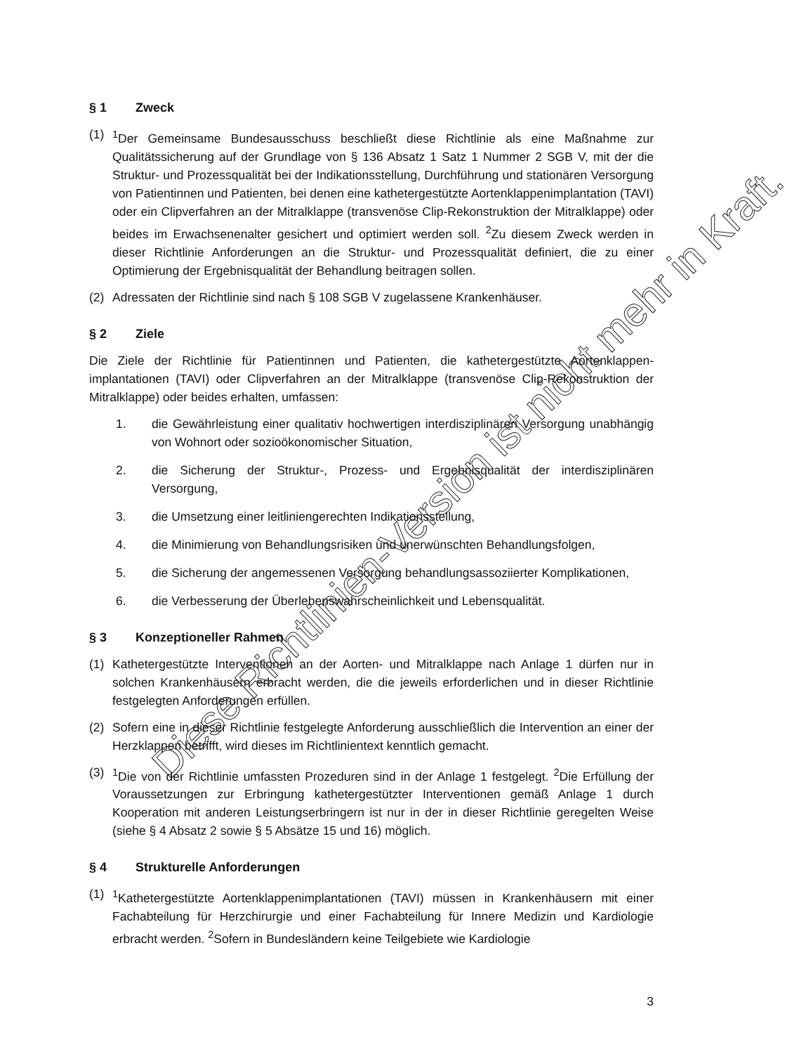§ 1 Zweck
(1) <sup>1</sup> Der Gemeinsame Bundesausschuss beschließt diese Richtlinie als eine Maßnahme zur Qualitätssicherung auf der Grundlage von § 136 Absatz 1 Satz 1 Nummer 2 SGB V, mit der die Struktur- und Prozessqualität bei der Indikationsstellung, Durchführung und stationären Versorgung von Patientinnen und Patienten, bei denen eine kathetergestützte Aortenklappenimplantation (TAVI) oder ein Clipverfahren an der Mitralklappe (transvenöse Clip-Rekonstruktion der Mitralklappe) oder beides im Erwachsenenalter gesichert und optimiert werden soll. <sup>2</sup>Zu diesem Zweck werden in dieser Richtlinie Anforderungen an die Struktur- und Prozessqualität definiert, die zu einer Optimierung der Ergebnisqualität der Behandlung beitragen sollen.
(2) Adressaten der Richtlinie sind nach § 108 SGB V zugelassene Krankenhäuser.
§ 2 Ziele
Die Ziele der Richtlinie für Patientinnen und Patienten, die kathetergestützte Aortenklappen-implantationen (TAVI) oder Clipverfahren an der Mitralklappe (transvenöse Clip-Rekonstruktion der Mitralklappe) oder beides erhalten, umfassen:
1. die Gewährleistung einer qualitativ hochwertigen interdisziplinären Versorgung unabhängig von Wohnort oder sozioökonomischer Situation,
2. die Sicherung der Struktur-, Prozess- und Ergebnisqualität der interdisziplinären Versorgung,
3. die Umsetzung einer leitliniengerechten Indikationsstellung,
4. die Minimierung von Behandlungsrisiken und unerwünschten Behandlungsfolgen,
5. die Sicherung der angemessenen Versorgung behandlungsassoziierter Komplikationen,
6. die Verbesserung der Überlebenswahrscheinlichkeit und Lebensqualität.
§ 3 Konzeptioneller Rahmen
(1) Kathetergestützte Interventionen an der Aorten- und Mitralklappe nach Anlage 1 dürfen nur in solchen Krankenhäusern erbracht werden, die die jeweils erforderlichen und in dieser Richtlinie festgelegten Anforderungen erfüllen.
(2) Sofern eine in dieser Richtlinie festgelegte Anforderung ausschließlich die Intervention an einer der Herzklappen betrifft, wird dieses im Richtlinientext kenntlich gemacht.
(3) <sup>1</sup> Die von der Richtlinie umfassten Prozeduren sind in der Anlage 1 festgelegt. <sup>2</sup>Die Erfüllung der Voraussetzungen zur Erbringung kathetergestützter Interventionen gemäß Anlage 1 durch Kooperation mit anderen Leistungserbringern ist nur in der in dieser Richtlinie geregelten Weise (siehe § 4 Absatz 2 sowie § 5 Absätze 15 und 16) möglich.
§ 4 Strukturelle Anforderungen
(1) <sup>1</sup> Kathetergestützte Aortenklappenimplantationen (TAVI) müssen in Krankenhäusern mit einer Fachabteilung für Herzchirurgie und einer Fachabteilung für Innere Medizin und Kardiologie erbracht werden. <sup>2</sup>Sofern in Bundesländern keine Teilgebiete wie Kardiologie
3
Diese Richtlinien-Version ist nicht mehr in Kraft.